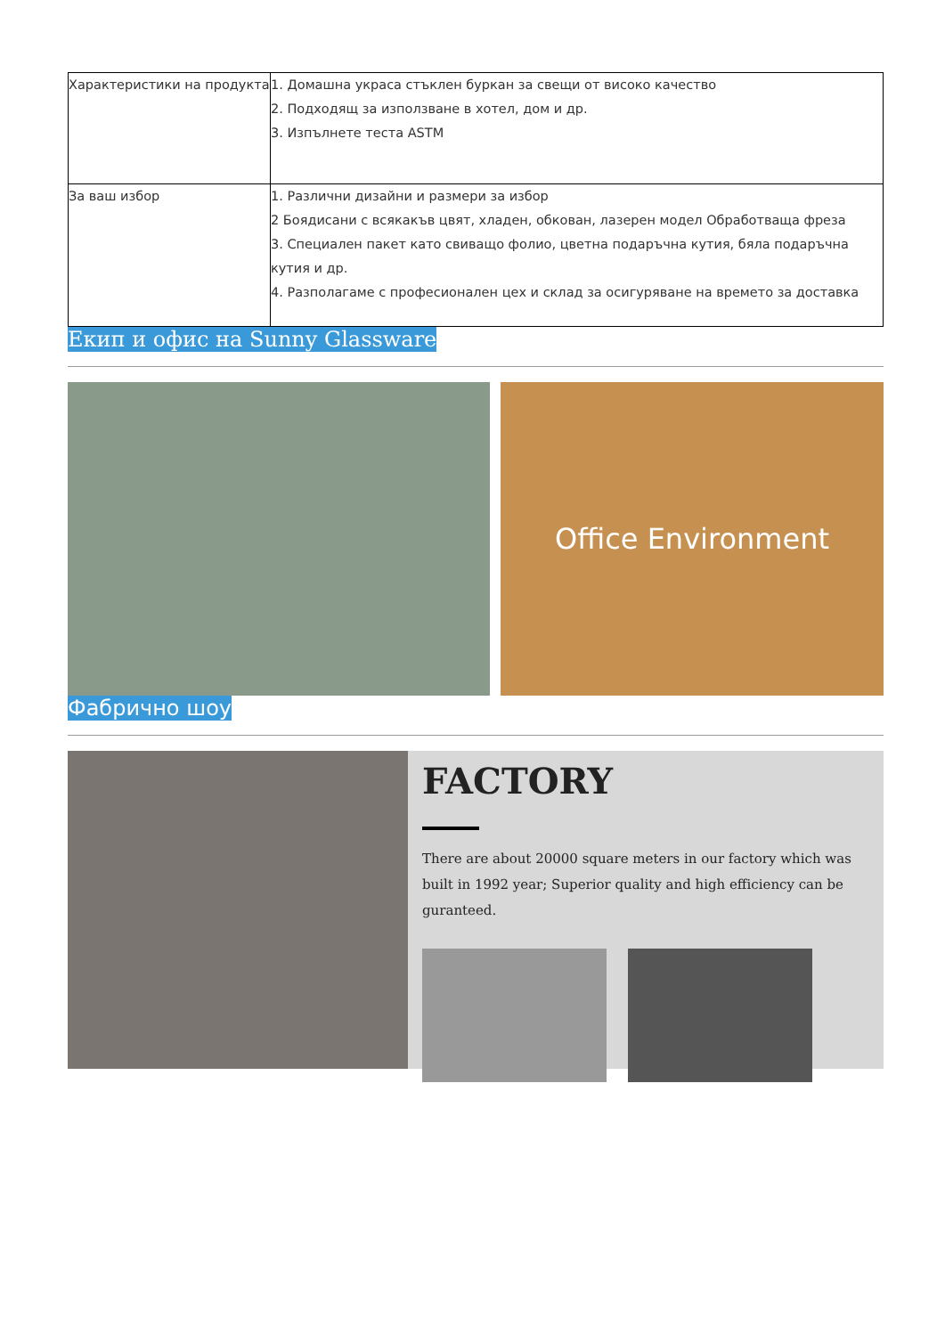| Характеристики на продукта | 1. Домашна украса стъклен буркан за свещи от високо качество 2. Подходящ за използване в хотел, дом и др. 3. Изпълнете теста ASTM |
| За ваш избор | 1. Различни дизайни и размери за избор 2 Боядисани с всякакъв цвят, хладен, обкован, лазерен модел Обработваща фреза 3. Специален пакет като свиващо фолио, цветна подаръчна кутия, бяла подаръчна кутия и др. 4. Разполагаме с професионален цех и склад за осигуряване на времето за доставка |
Екип и офис на Sunny Glassware
Office Environment
Фабрично шоу
FACTORY
There are about 20000 square meters in our factory which was built in 1992 year; Superior quality and high efficiency can be guranteed.